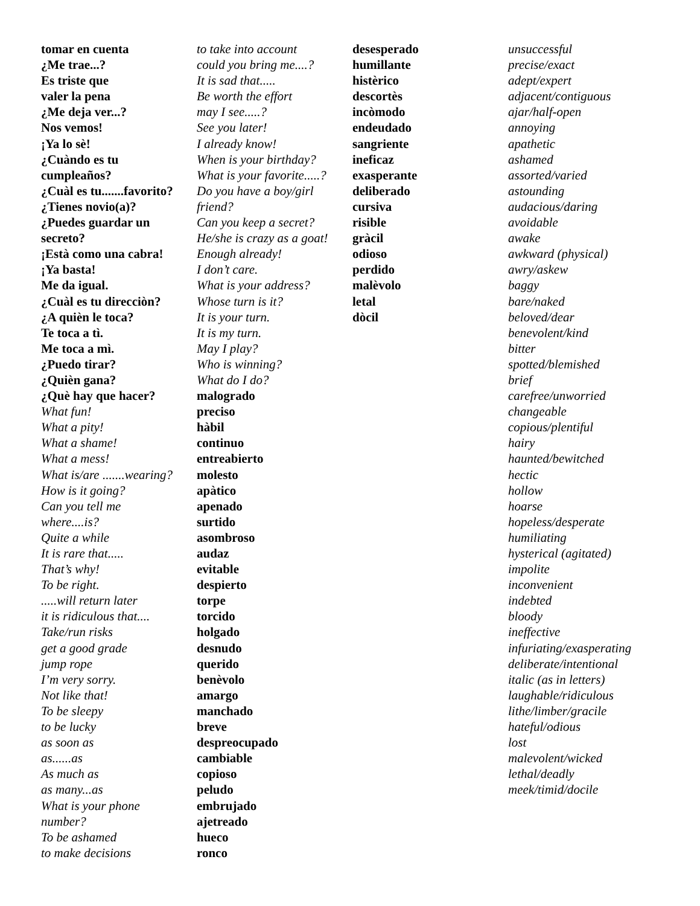tomar en cuenta
¿Me trae...?
Es triste que
valer la pena
¿Me deja ver...?
Nos vemos!
¡Ya lo sè!
¿Cuàndo es tu
cumpleaños?
¿Cuàl es tu.......favorito?
¿Tienes novio(a)?
¿Puedes guardar un
secreto?
¡Està como una cabra!
¡Ya basta!
Me da igual.
¿Cuàl es tu direcciòn?
¿A quièn le toca?
Te toca a tì.
Me toca a mì.
¿Puedo tirar?
¿Quièn gana?
¿Què hay que hacer?
What fun!
What a pity!
What a shame!
What a mess!
What is/are .......wearing?
How is it going?
Can you tell me
where....is?
Quite a while
It is rare that.....
That’s why!
To be right......will return later
it is ridiculous that....
Take/run risks
get a good grade
jump rope
I’m very sorry.
Not like that!
To be sleepy
to be lucky
as soon as
as......as
As much as
as many...as
What is your phone
number?
To be ashamed
to make decisions
to take into account
could you bring me....?
It is sad that.....
Be worth the effort
may I see.....?
See you later!
I already know!
When is your birthday?
What is your favorite.....?
Do you have a boy/girl
friend?
Can you keep a secret?
He/she is crazy as a goat!
Enough already!
I don’t care.
What is your address?
Whose turn is it?
It is your turn.
It is my turn.
May I play?
Who is winning?
What do I do?
malogrado
preciso
hàbil
continuo
entreabierto
molesto
apàtico
apenado
surtido
asombroso
audaz
evitable
despierto
torpe
torcido
holgado
desnudo
querido
benèvolo
amargo
manchado
breve
despreocupado
cambiable
copioso
peludo
embrujado
ajetreado
hueco
ronco
desesperado
humillante
histèrico
descortès
incòmodo
endeudado
sangriente
ineficaz
exasperante
deliberado
cursiva
risible
gràcil
odioso
perdido
malèvolo
letal
dòcil
unsuccessful
precise/exact
adept/expert
adjacent/contiguous
ajar/half-open
annoying
apathetic
ashamed
assorted/varied
astounding
audacious/daring
avoidable
awake
awkward (physical)
awry/askew
baggy
bare/naked
beloved/dear
benevolent/kind
bitter
spotted/blemished
brief
carefree/unworried
changeable
copious/plentiful
hairy
haunted/bewitched
hectic
hollow
hoarse
hopeless/desperate
humiliating
hysterical (agitated)
impolite
inconvenient
indebted
bloody
ineffective
infuriating/exasperating
deliberate/intentional
italic (as in letters)
laughable/ridiculous
lithe/limber/gracile
hateful/odious
lost
malevolent/wicked
lethal/deadly
meek/timid/docile